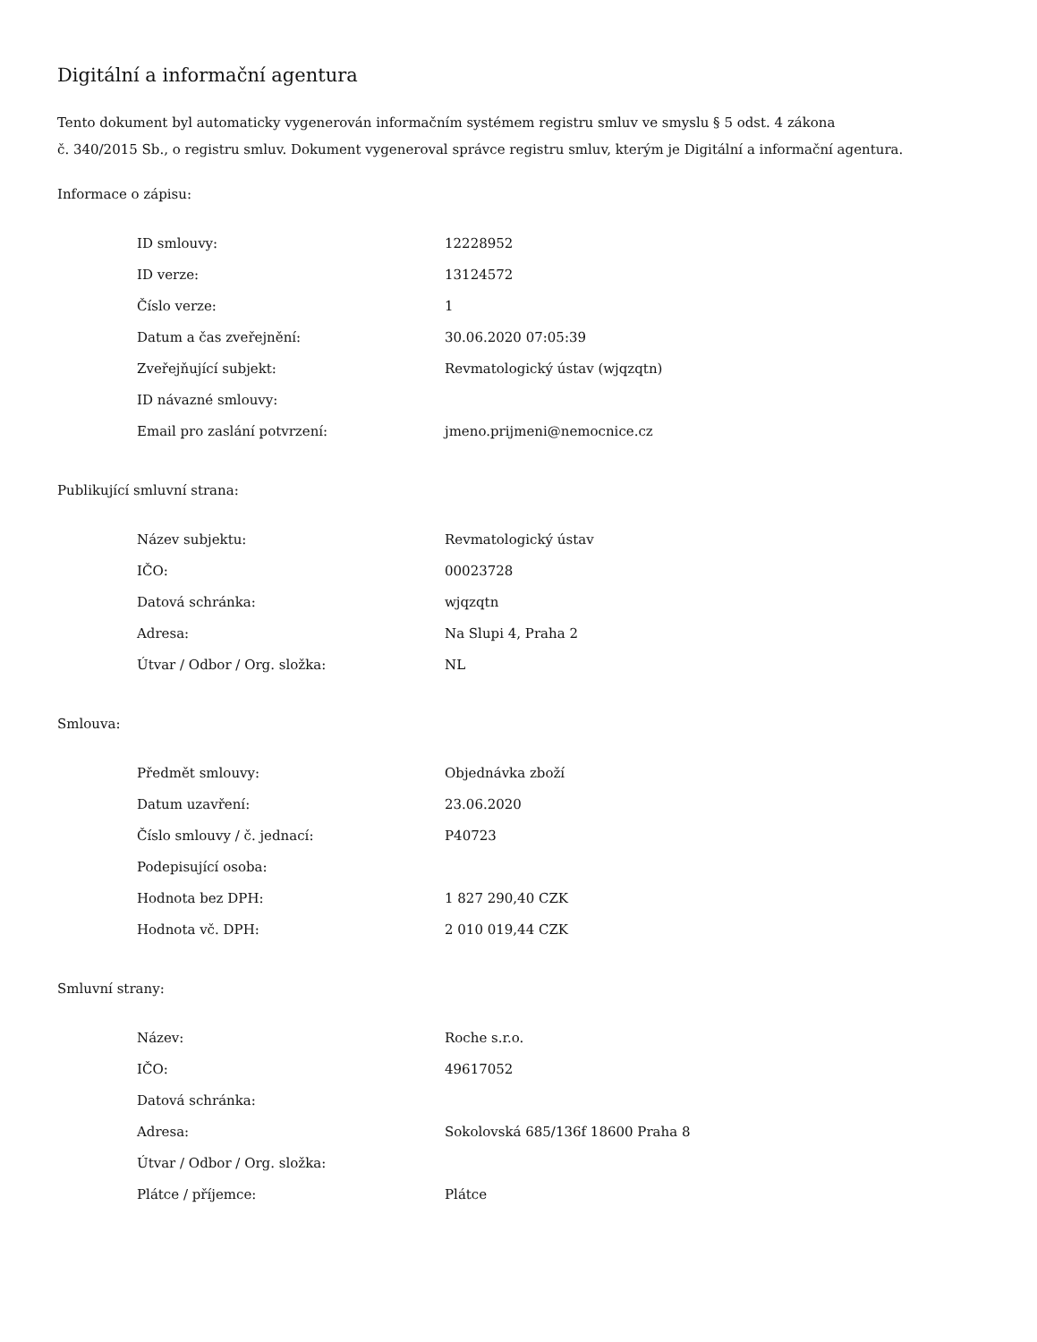Digitální a informační agentura
Tento dokument byl automaticky vygenerován informačním systémem registru smluv ve smyslu § 5 odst. 4 zákona
č. 340/2015 Sb., o registru smluv. Dokument vygeneroval správce registru smluv, kterým je Digitální a informační agentura.
Informace o zápisu:
| ID smlouvy: | 12228952 |
| ID verze: | 13124572 |
| Číslo verze: | 1 |
| Datum a čas zveřejnění: | 30.06.2020 07:05:39 |
| Zveřejňující subjekt: | Revmatologický ústav (wjqzqtn) |
| ID návazné smlouvy: | |
| Email pro zaslání potvrzení: | jmeno.prijmeni@nemocnice.cz |
Publikující smluvní strana:
| Název subjektu: | Revmatologický ústav |
| IČO: | 00023728 |
| Datová schránka: | wjqzqtn |
| Adresa: | Na Slupi 4, Praha 2 |
| Útvar / Odbor / Org. složka: | NL |
Smlouva:
| Předmět smlouvy: | Objednávka zboží |
| Datum uzavření: | 23.06.2020 |
| Číslo smlouvy / č. jednací: | P40723 |
| Podepisující osoba: | |
| Hodnota bez DPH: | 1 827 290,40 CZK |
| Hodnota vč. DPH: | 2 010 019,44 CZK |
Smluvní strany:
| Název: | Roche s.r.o. |
| IČO: | 49617052 |
| Datová schránka: | |
| Adresa: | Sokolovská 685/136f 18600 Praha 8 |
| Útvar / Odbor / Org. složka: | |
| Plátce / příjemce: | Plátce |